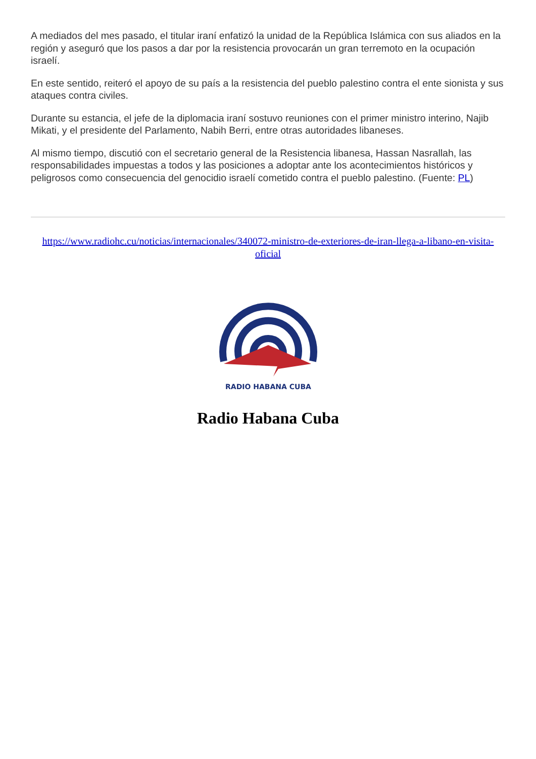A mediados del mes pasado, el titular iraní enfatizó la unidad de la República Islámica con sus aliados en la región y aseguró que los pasos a dar por la resistencia provocarán un gran terremoto en la ocupación israelí.
En este sentido, reiteró el apoyo de su país a la resistencia del pueblo palestino contra el ente sionista y sus ataques contra civiles.
Durante su estancia, el jefe de la diplomacia iraní sostuvo reuniones con el primer ministro interino, Najib Mikati, y el presidente del Parlamento, Nabih Berri, entre otras autoridades libaneses.
Al mismo tiempo, discutió con el secretario general de la Resistencia libanesa, Hassan Nasrallah, las responsabilidades impuestas a todos y las posiciones a adoptar ante los acontecimientos históricos y peligrosos como consecuencia del genocidio israelí cometido contra el pueblo palestino. (Fuente: PL)
https://www.radiohc.cu/noticias/internacionales/340072-ministro-de-exteriores-de-iran-llega-a-libano-en-visita-oficial
RADIO HABANA CUBA
Radio Habana Cuba